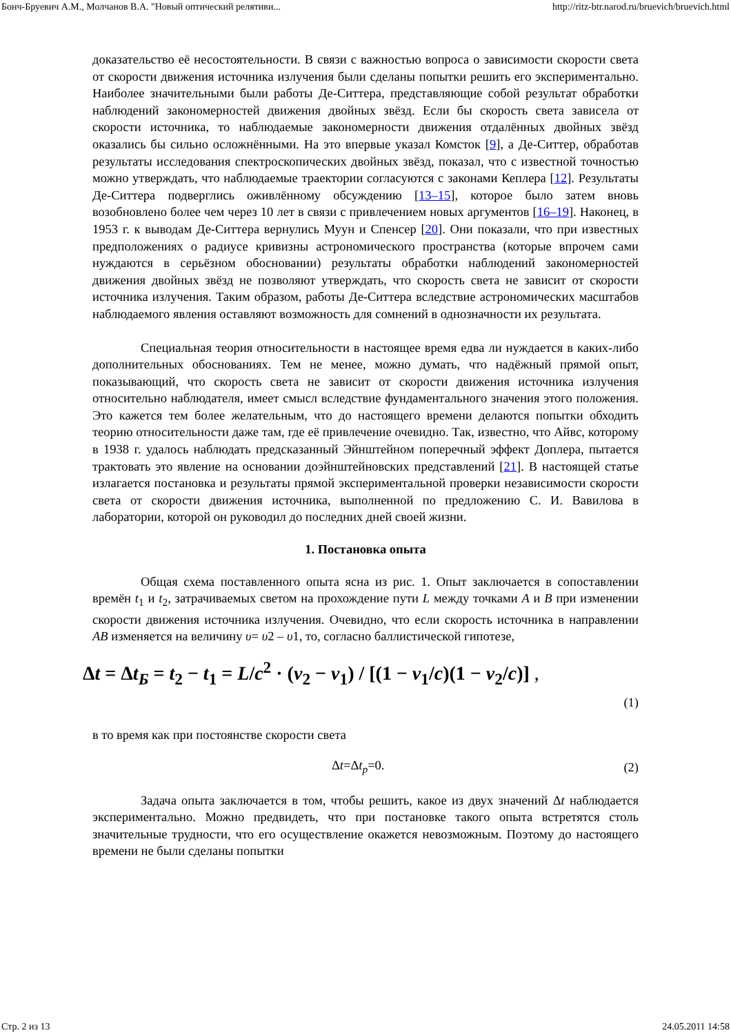Бонч-Бруевич А.М., Молчанов В.А. "Новый оптический релятиви... http://ritz-btr.narod.ru/bruevich/bruevich.html
доказательство её несостоятельности. В связи с важностью вопроса о зависимости скорости света от скорости движения источника излучения были сделаны попытки решить его экспериментально. Наиболее значительными были работы Де-Ситтера, представляющие собой результат обработки наблюдений закономерностей движения двойных звёзд. Если бы скорость света зависела от скорости источника, то наблюдаемые закономерности движения отдалённых двойных звёзд оказались бы сильно осложнёнными. На это впервые указал Комсток [9], а Де-Ситтер, обработав результаты исследования спектроскопических двойных звёзд, показал, что с известной точностью можно утверждать, что наблюдаемые траектории согласуются с законами Кеплера [12]. Результаты Де-Ситтера подверглись оживлённому обсуждению [13–15], которое было затем вновь возобновлено более чем через 10 лет в связи с привлечением новых аргументов [16–19]. Наконец, в 1953 г. к выводам Де-Ситтера вернулись Муун и Спенсер [20]. Они показали, что при известных предположениях о радиусе кривизны астрономического пространства (которые впрочем сами нуждаются в серьёзном обосновании) результаты обработки наблюдений закономерностей движения двойных звёзд не позволяют утверждать, что скорость света не зависит от скорости источника излучения. Таким образом, работы Де-Ситтера вследствие астрономических масштабов наблюдаемого явления оставляют возможность для сомнений в однозначности их результата.
Специальная теория относительности в настоящее время едва ли нуждается в каких-либо дополнительных обоснованиях. Тем не менее, можно думать, что надёжный прямой опыт, показывающий, что скорость света не зависит от скорости движения источника излучения относительно наблюдателя, имеет смысл вследствие фундаментального значения этого положения. Это кажется тем более желательным, что до настоящего времени делаются попытки обходить теорию относительности даже там, где её привлечение очевидно. Так, известно, что Айвс, которому в 1938 г. удалось наблюдать предсказанный Эйнштейном поперечный эффект Доплера, пытается трактовать это явление на основании доэйнштейновских представлений [21]. В настоящей статье излагается постановка и результаты прямой экспериментальной проверки независимости скорости света от скорости движения источника, выполненной по предложению С. И. Вавилова в лаборатории, которой он руководил до последних дней своей жизни.
1. Постановка опыта
Общая схема поставленного опыта ясна из рис. 1. Опыт заключается в сопоставлении времён t<sub>1</sub> и t<sub>2</sub>, затрачиваемых светом на прохождение пути L между точками A и B при изменении скорости движения источника излучения. Очевидно, что если скорость источника в направлении AB изменяется на величину υ= υ2 – υ1, то, согласно баллистической гипотезе,
Δt = Δt<sub>Б</sub> = t<sub>2</sub> − t<sub>1</sub> = L/c<sup>2</sup> · (v<sub>2</sub> − v<sub>1</sub>) / [(1 − v<sub>1</sub>/c)(1 − v<sub>2</sub>/c)] ,
(1)
в то время как при постоянстве скорости света
Δt=Δt<sub>p</sub>=0. (2)
Задача опыта заключается в том, чтобы решить, какое из двух значений Δt наблюдается экспериментально. Можно предвидеть, что при постановке такого опыта встретятся столь значительные трудности, что его осуществление окажется невозможным. Поэтому до настоящего времени не были сделаны попытки
Стр. 2 из 13 24.05.2011 14:58